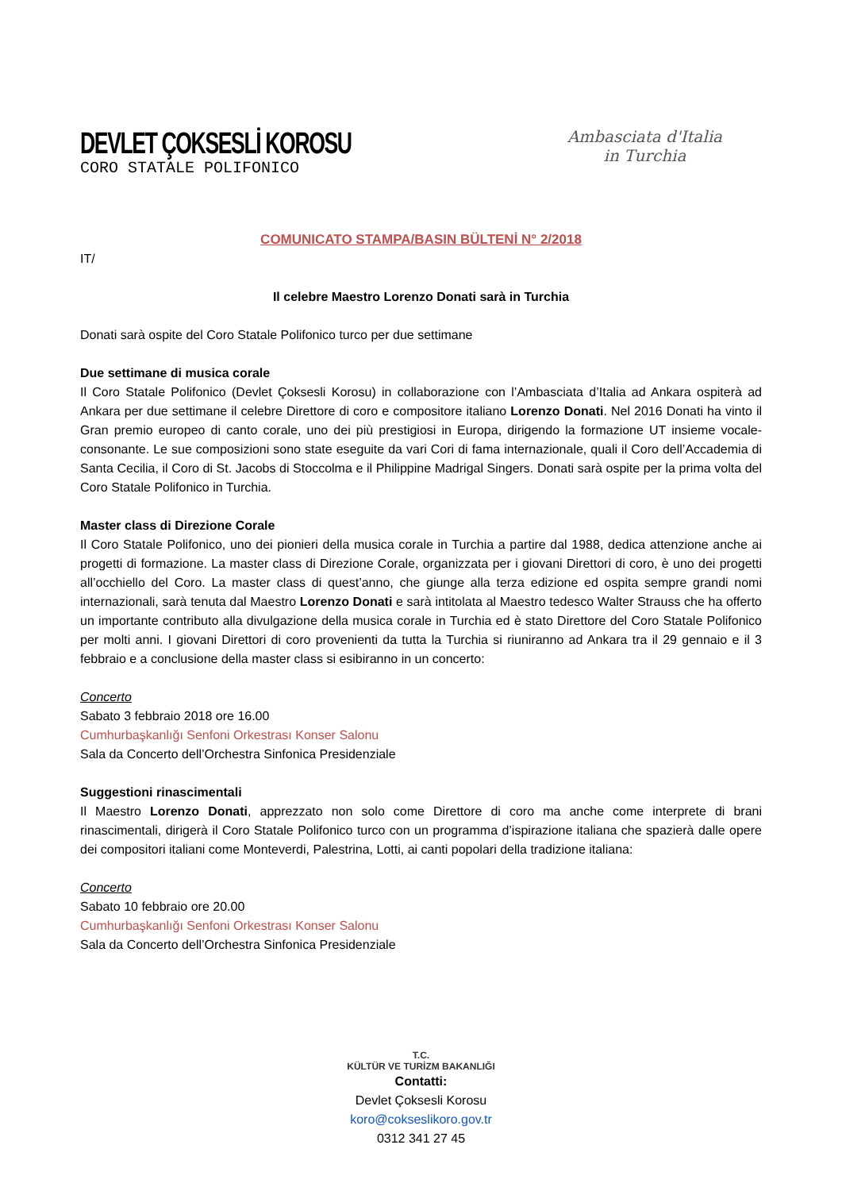DEVLET ÇOKSESLİ KOROSU
CORO STATALE POLIFONICO
Ambasciata d'Italia
in Turchia
COMUNICATO STAMPA/BASIN BÜLTENİ N° 2/2018
IT/
Il celebre Maestro Lorenzo Donati sarà in Turchia
Donati sarà ospite del Coro Statale Polifonico turco per due settimane
Due settimane di musica corale
Il Coro Statale Polifonico (Devlet Çoksesli Korosu) in collaborazione con l’Ambasciata d’Italia ad Ankara ospiterà ad Ankara per due settimane il celebre Direttore di coro e compositore italiano Lorenzo Donati. Nel 2016 Donati ha vinto il Gran premio europeo di canto corale, uno dei più prestigiosi in Europa, dirigendo la formazione UT insieme vocale-consonante. Le sue composizioni sono state eseguite da vari Cori di fama internazionale, quali il Coro dell’Accademia di Santa Cecilia, il Coro di St. Jacobs di Stoccolma e il Philippine Madrigal Singers. Donati sarà ospite per la prima volta del Coro Statale Polifonico in Turchia.
Master class di Direzione Corale
Il Coro Statale Polifonico, uno dei pionieri della musica corale in Turchia a partire dal 1988, dedica attenzione anche ai progetti di formazione. La master class di Direzione Corale, organizzata per i giovani Direttori di coro, è uno dei progetti all’occhiello del Coro. La master class di quest’anno, che giunge alla terza edizione ed ospita sempre grandi nomi internazionali, sarà tenuta dal Maestro Lorenzo Donati e sarà intitolata al Maestro tedesco Walter Strauss che ha offerto un importante contributo alla divulgazione della musica corale in Turchia ed è stato Direttore del Coro Statale Polifonico per molti anni. I giovani Direttori di coro provenienti da tutta la Turchia si riuniranno ad Ankara tra il 29 gennaio e il 3 febbraio e a conclusione della master class si esibiranno in un concerto:
Concerto
Sabato 3 febbraio 2018 ore 16.00
Cumhurbaşkanlığı Senfoni Orkestrası Konser Salonu
Sala da Concerto dell’Orchestra Sinfonica Presidenziale
Suggestioni rinascimentali
Il Maestro Lorenzo Donati, apprezzato non solo come Direttore di coro ma anche come interprete di brani rinascimentali, dirigerà il Coro Statale Polifonico turco con un programma d’ispirazione italiana che spazierà dalle opere dei compositori italiani come Monteverdi, Palestrina, Lotti, ai canti popolari della tradizione italiana:
Concerto
Sabato 10 febbraio ore 20.00
Cumhurbaşkanlığı Senfoni Orkestrası Konser Salonu
Sala da Concerto dell’Orchestra Sinfonica Presidenziale
T.C.
KÜLTÜR VE TURİZM BAKANLIĞI
Contatti:
Devlet Çoksesli Korosu
koro@cokseslikoro.gov.tr
0312 341 27 45